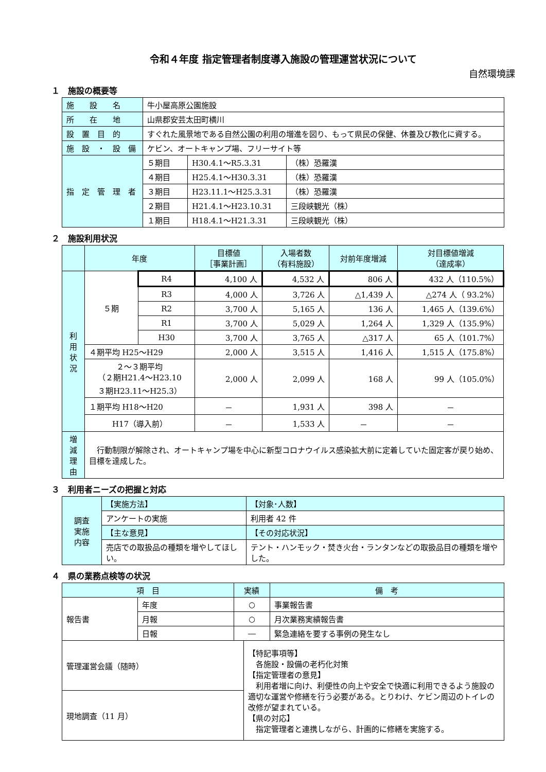令和４年度 指定管理者制度導入施設の管理運営状況について
自然環境課
１　施設の概要等
| 施 設 名 | 牛小屋高原公園施設 | | |
| 所 在 地 | 山県郡安芸太田町横川 | | |
| 設 置 目 的 | すぐれた風景地である自然公園の利用の増進を図り、もって県民の保健、休養及び教化に資する。 | | |
| 施 設 ・ 設 備 | ケビン、オートキャンプ場、フリーサイト等 | | |
| 指 定 管 理 者 | ５期目 | H30.4.1～R5.3.31 | （株）恐羅漢 |
| | ４期目 | H25.4.1～H30.3.31 | （株）恐羅漢 |
| | ３期目 | H23.11.1～H25.3.31 | （株）恐羅漢 |
| | ２期目 | H21.4.1～H23.10.31 | 三段峡観光（株） |
| | １期目 | H18.4.1～H21.3.31 | 三段峡観光（株） |
２　施設利用状況
| | 年度 | | 目標値 ［事業計画］ | 入場者数 （有料施設） | 対前年度増減 | 対目標値増減 （達成率） |
| --- | --- | --- | --- | --- | --- | --- |
| 利用 状況 | ５期 | R4 | 4,100 人 | 4,532 人 | 806 人 | 432 人（110.5%） |
| | | R3 | 4,000 人 | 3,726 人 | △1,439 人 | △274 人（ 93.2%） |
| | | R2 | 3,700 人 | 5,165 人 | 136 人 | 1,465 人（139.6%） |
| | | R1 | 3,700 人 | 5,029 人 | 1,264 人 | 1,329 人（135.9%） |
| | | H30 | 3,700 人 | 3,765 人 | △317 人 | 65 人（101.7%） |
| | ４期平均 H25～H29 | | 2,000 人 | 3,515 人 | 1,416 人 | 1,515 人（175.8%） |
| | ２～３期平均 （２期H21.4～H23.10 ３期H23.11～H25.3） | | 2,000 人 | 2,099 人 | 168 人 | 99 人（105.0%） |
| | １期平均 H18～H20 | | － | 1,931 人 | 398 人 | － |
| | H17（導入前） | | － | 1,533 人 | － | － |
| 増減 理由 | 行動制限が解除され、オートキャンプ場を中心に新型コロナウイルス感染拡大前に定着していた固定客が戻り始め、目標を達成した。 | | | | | |
３　利用者ニーズの把握と対応
| 調査 実施 内容 | 【実施方法】 | 【対象･人数】 |
| | アンケートの実施 | 利用者 42 件 |
| | 【主な意見】 | 【その対応状況】 |
| | 売店での取扱品の種類を増やしてほしい。 | テント・ハンモック・焚き火台・ランタンなどの取扱品目の種類を増やした。 |
４　県の業務点検等の状況
| 項 目 | | 実績 | | 備 考 |
| --- | --- | --- | --- | --- |
| 報告書 | 年度 | ○ | | 事業報告書 |
| | 月報 | ○ | | 月次業務実績報告書 |
| | 日報 | ― | | 緊急連絡を要する事例の発生なし |
| 管理運営会議（随時） | | | 【特記事項等】 各施設・設備の老朽化対策 【指定管理者の意見】 利用者増に向け、利便性の向上や安全で快適に利用できるよう施設の適切な運営や修繕を行う必要がある。とりわけ、ケビン周辺のトイレの改修が望まれている。 【県の対応】 指定管理者と連携しながら、計画的に修繕を実施する。 | |
| 現地調査（11 月） | | | | |